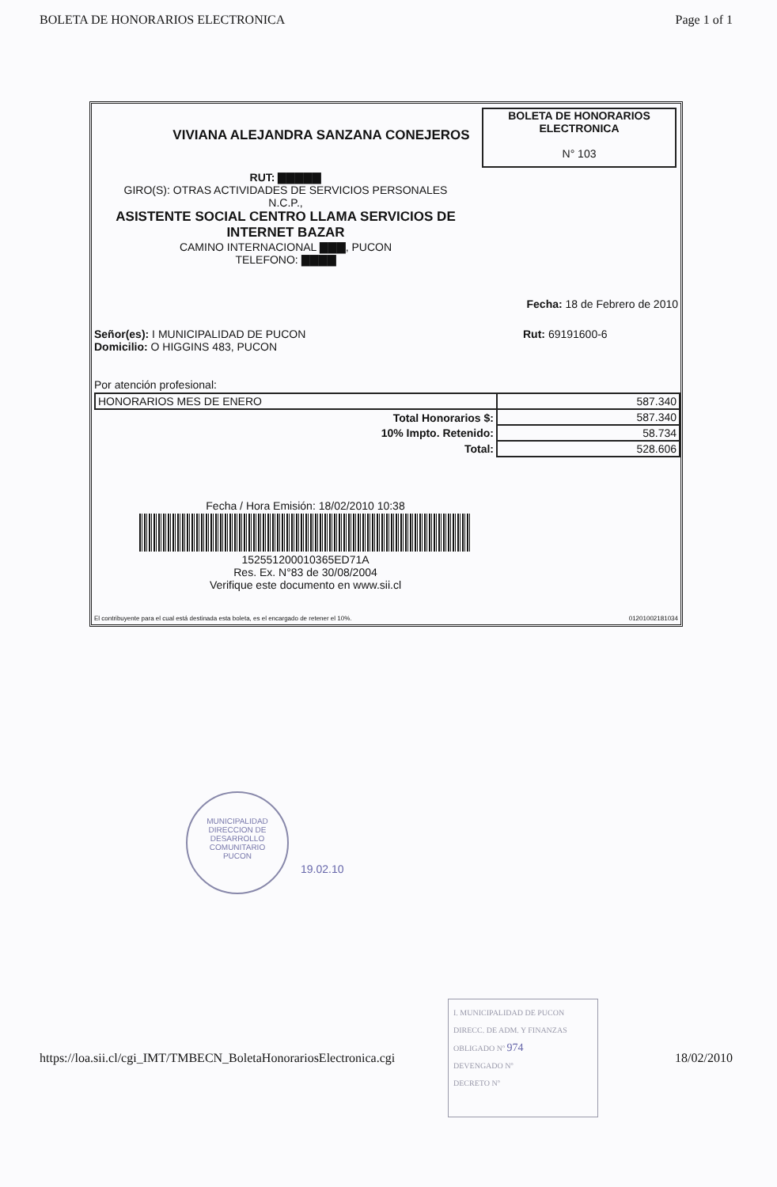BOLETA DE HONORARIOS ELECTRONICA Page 1 of 1
VIVIANA ALEJANDRA SANZANA CONEJEROS
BOLETA DE HONORARIOS
ELECTRONICA
N° 103
RUT: ▇▇▇▇▇
GIRO(S): OTRAS ACTIVIDADES DE SERVICIOS PERSONALES
N.C.P.,
ASISTENTE SOCIAL CENTRO LLAMA SERVICIOS DE INTERNET BAZAR
CAMINO INTERNACIONAL ▇▇▇, PUCON
TELEFONO: ▇▇▇▇
Fecha: 18 de Febrero de 2010
Señor(es): I MUNICIPALIDAD DE PUCON
Domicilio: O HIGGINS 483, PUCON
Rut: 69191600-6
Por atención profesional:
| HONORARIOS MES DE ENERO | 587.340 |
| Total Honorarios $: | 587.340 |
| 10% Impto. Retenido: | 58.734 |
| Total: | 528.606 |
Fecha / Hora Emisión: 18/02/2010 10:38
152551200010365ED71A
Res. Ex. N°83 de 30/08/2004
Verifique este documento en www.sii.cl
El contribuyente para el cual está destinada esta boleta, es el encargado de retener el 10%. 01201002181034
MUNICIPALIDAD
DIRECCION DE
DESARROLLO
COMUNITARIO
PUCON
19.02.10
https://loa.sii.cl/cgi_IMT/TMBECN_BoletaHonorariosElectronica.cgi 18/02/2010
I. MUNICIPALIDAD DE PUCON
DIRECC. DE ADM. Y FINANZAS
OBLIGADO Nº 974
DEVENGADO Nº
DECRETO Nº